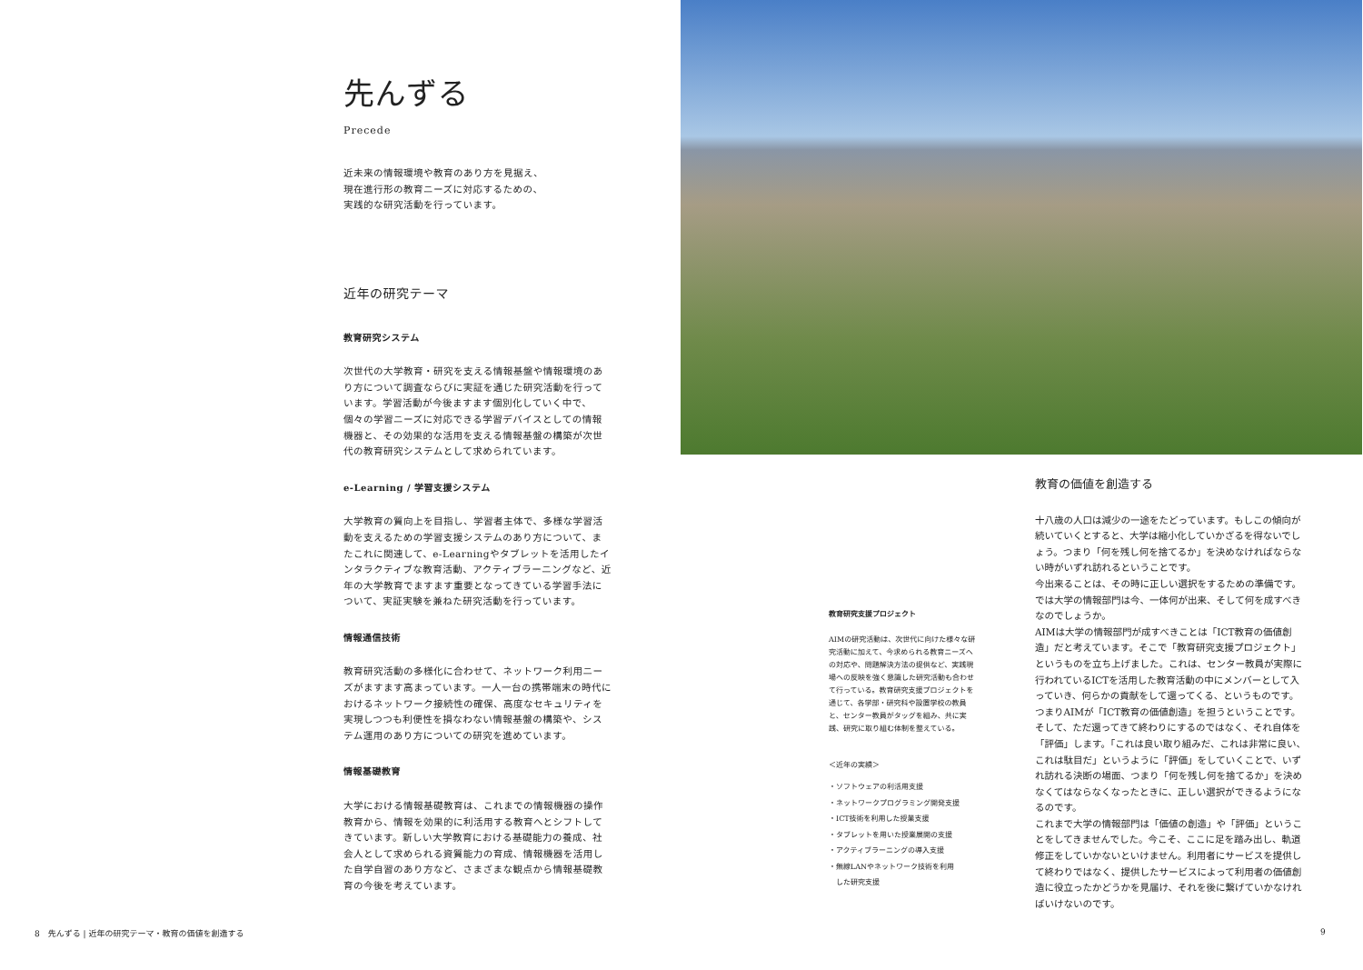先んずる
Precede
近未来の情報環境や教育のあり方を見据え、
現在進行形の教育ニーズに対応するための、
実践的な研究活動を行っています。
近年の研究テーマ
教育研究システム
次世代の大学教育・研究を支える情報基盤や情報環境のあり方について調査ならびに実証を通じた研究活動を行っています。学習活動が今後ますます個別化していく中で、個々の学習ニーズに対応できる学習デバイスとしての情報機器と、その効果的な活用を支える情報基盤の構築が次世代の教育研究システムとして求められています。
e-Learning / 学習支援システム
大学教育の質向上を目指し、学習者主体で、多様な学習活動を支えるための学習支援システムのあり方について、またこれに関連して、e-Learningやタブレットを活用したインタラクティブな教育活動、アクティブラーニングなど、近年の大学教育でますます重要となってきている学習手法について、実証実験を兼ねた研究活動を行っています。
情報通信技術
教育研究活動の多様化に合わせて、ネットワーク利用ニーズがますます高まっています。一人一台の携帯端末の時代におけるネットワーク接続性の確保、高度なセキュリティを実現しつつも利便性を損なわない情報基盤の構築や、システム運用のあり方についての研究を進めています。
情報基礎教育
大学における情報基礎教育は、これまでの情報機器の操作教育から、情報を効果的に利活用する教育へとシフトしてきています。新しい大学教育における基礎能力の養成、社会人として求められる資質能力の育成、情報機器を活用した自学自習のあり方など、さまざまな観点から情報基礎教育の今後を考えています。
教育研究支援プロジェクト
AIMの研究活動は、次世代に向けた様々な研究活動に加えて、今求められる教育ニーズへの対応や、問題解決方法の提供など、実践現場への反映を強く意識した研究活動も合わせて行っている。教育研究支援プロジェクトを通じて、各学部・研究科や設置学校の教員と、センター教員がタッグを組み、共に実践、研究に取り組む体制を整えている。
＜近年の実績＞
・ソフトウェアの利活用支援
・ネットワークプログラミング開発支援
・ICT技術を利用した授業支援
・タブレットを用いた授業展開の支援
・アクティブラーニングの導入支援
・無線LANやネットワーク技術を利用
　した研究支援
教育の価値を創造する
十八歳の人口は減少の一途をたどっています。もしこの傾向が続いていくとすると、大学は縮小化していかざるを得ないでしょう。つまり「何を残し何を捨てるか」を決めなければならない時がいずれ訪れるということです。
今出来ることは、その時に正しい選択をするための準備です。では大学の情報部門は今、一体何が出来、そして何を成すべきなのでしょうか。
AIMは大学の情報部門が成すべきことは「ICT教育の価値創造」だと考えています。そこで「教育研究支援プロジェクト」というものを立ち上げました。これは、センター教員が実際に行われているICTを活用した教育活動の中にメンバーとして入っていき、何らかの貢献をして還ってくる、というものです。
つまりAIMが「ICT教育の価値創造」を担うということです。
そして、ただ還ってきて終わりにするのではなく、それ自体を「評価」します。「これは良い取り組みだ、これは非常に良い、これは駄目だ」というように「評価」をしていくことで、いずれ訪れる決断の場面、つまり「何を残し何を捨てるか」を決めなくてはならなくなったときに、正しい選択ができるようになるのです。
これまで大学の情報部門は「価値の創造」や「評価」ということをしてきませんでした。今こそ、ここに足を踏み出し、軌道修正をしていかないといけません。利用者にサービスを提供して終わりではなく、提供したサービスによって利用者の価値創造に役立ったかどうかを見届け、それを後に繋げていかなければいけないのです。
8　先んずる | 近年の研究テーマ・教育の価値を創造する
9